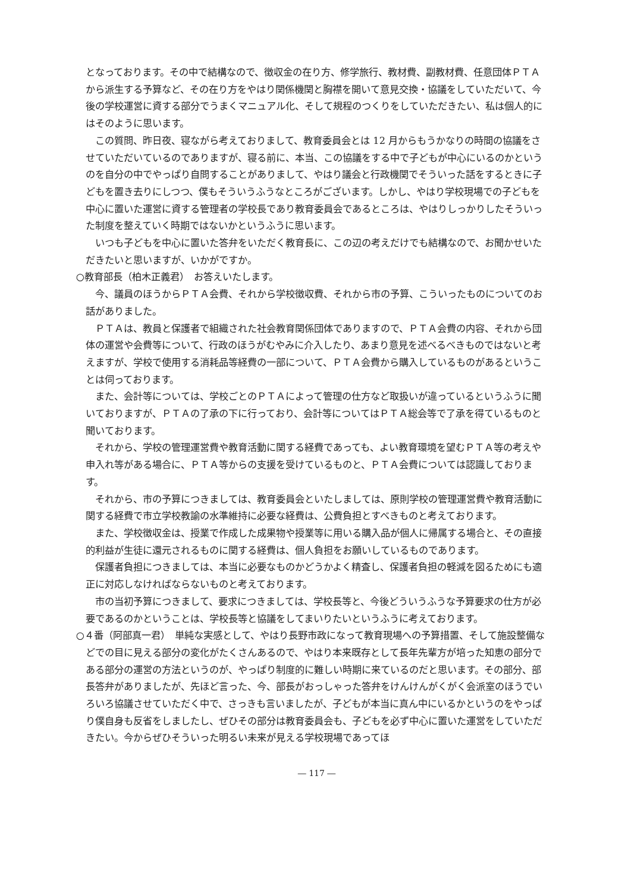となっております。その中で結構なので、徴収金の在り方、修学旅行、教材費、副教材費、任意団体ＰＴＡから派生する予算など、その在り方をやはり関係機関と胸襟を開いて意見交換・協議をしていただいて、今後の学校運営に資する部分でうまくマニュアル化、そして規程のつくりをしていただきたい、私は個人的にはそのように思います。
この質問、昨日夜、寝ながら考えておりまして、教育委員会とは 12 月からもうかなりの時間の協議をさせていただいているのでありますが、寝る前に、本当、この協議をする中で子どもが中心にいるのかというのを自分の中でやっぱり自問することがありまして、やはり議会と行政機関でそういった話をするときに子どもを置き去りにしつつ、僕もそういうふうなところがございます。しかし、やはり学校現場での子どもを中心に置いた運営に資する管理者の学校長であり教育委員会であるところは、やはりしっかりしたそういった制度を整えていく時期ではないかというふうに思います。
いつも子どもを中心に置いた答弁をいただく教育長に、この辺の考えだけでも結構なので、お聞かせいただきたいと思いますが、いかがですか。
○教育部長（柏木正義君）　お答えいたします。
今、議員のほうからＰＴＡ会費、それから学校徴収費、それから市の予算、こういったものについてのお話がありました。
ＰＴＡは、教員と保護者で組織された社会教育関係団体でありますので、ＰＴＡ会費の内容、それから団体の運営や会費等について、行政のほうがむやみに介入したり、あまり意見を述べるべきものではないと考えますが、学校で使用する消耗品等経費の一部について、ＰＴＡ会費から購入しているものがあるということは伺っております。
また、会計等については、学校ごとのＰＴＡによって管理の仕方など取扱いが違っているというふうに聞いておりますが、ＰＴＡの了承の下に行っており、会計等についてはＰＴＡ総会等で了承を得ているものと聞いております。
それから、学校の管理運営費や教育活動に関する経費であっても、よい教育環境を望むＰＴＡ等の考えや申入れ等がある場合に、ＰＴＡ等からの支援を受けているものと、ＰＴＡ会費については認識しております。
それから、市の予算につきましては、教育委員会といたしましては、原則学校の管理運営費や教育活動に関する経費で市立学校教諭の水準維持に必要な経費は、公費負担とすべきものと考えております。
また、学校徴収金は、授業で作成した成果物や授業等に用いる購入品が個人に帰属する場合と、その直接的利益が生徒に還元されるものに関する経費は、個人負担をお願いしているものであります。
保護者負担につきましては、本当に必要なものかどうかよく精査し、保護者負担の軽減を図るためにも適正に対応しなければならないものと考えております。
市の当初予算につきまして、要求につきましては、学校長等と、今後どういうふうな予算要求の仕方が必要であるのかということは、学校長等と協議をしてまいりたいというふうに考えております。
○４番（阿部真一君）　単純な実感として、やはり長野市政になって教育現場への予算措置、そして施設整備などでの目に見える部分の変化がたくさんあるので、やはり本来既存として長年先輩方が培った知恵の部分である部分の運営の方法というのが、やっぱり制度的に難しい時期に来ているのだと思います。その部分、部長答弁がありましたが、先ほど言った、今、部長がおっしゃった答弁をけんけんがくがく会派室のほうでいろいろ協議させていただく中で、さっきも言いましたが、子どもが本当に真ん中にいるかというのをやっぱり僕自身も反省をしましたし、ぜひその部分は教育委員会も、子どもを必ず中心に置いた運営をしていただきたい。今からぜひそういった明るい未来が見える学校現場であってほ
― 117 ―